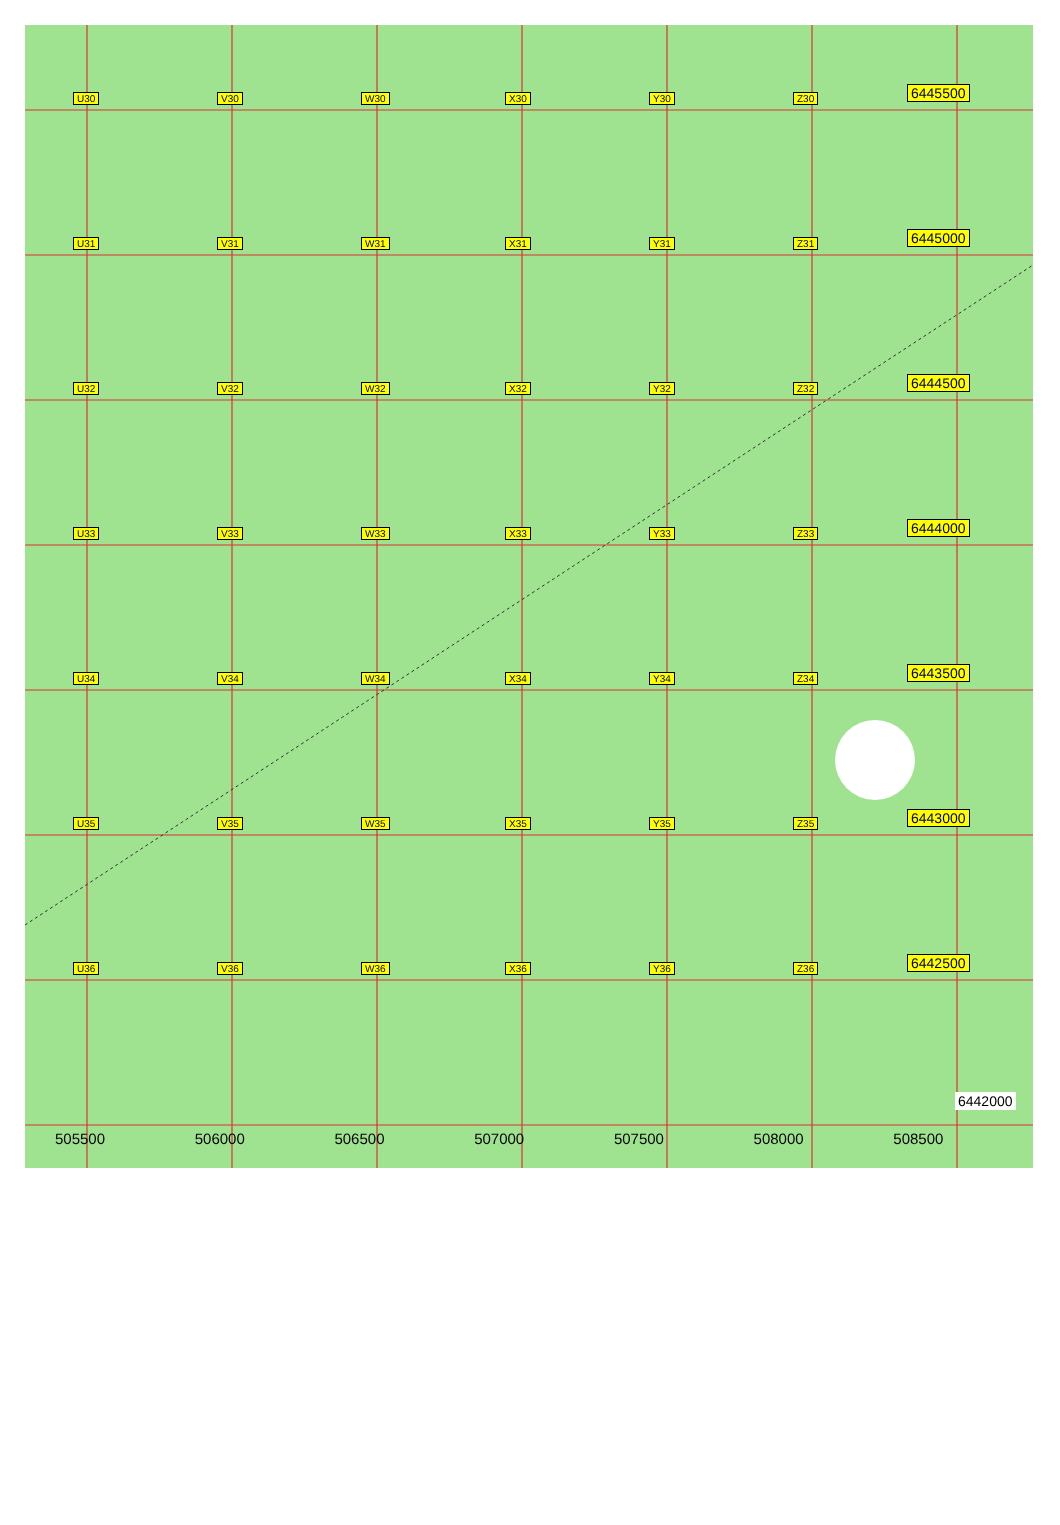U30 V30 W30 X30 Y30 Z30
6445500
U31 V31 W31 X31 Y31 Z31
6445000
U32 V32 W32 X32 Y32 Z32
6444500
U33 V33 W33 X33 Y33 Z33
6444000
U34 V34 W34 X34 Y34 Z34
6443500
U35 V35 W35 X35 Y35 Z35
6443000
U36 V36 W36 X36 Y36 Z36
6442500
6442000
505500 506000 506500 507000 507500 508000 508500